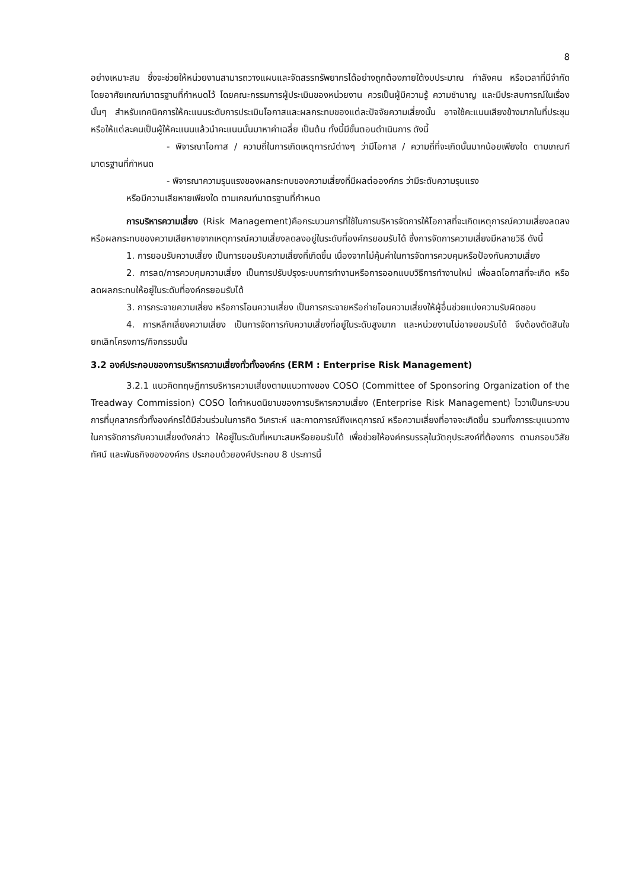8
อย่างเหมาะสม ซึ่งจะช่วยให้หน่วยงานสามารถวางแผนและจัดสรรทรัพยากรได้อย่างถูกต้องภายใต้งบประมาณ กำลังคน หรือเวลาที่มีจำกัด โดยอาศัยเกณฑ์มาตรฐานที่กำหนดไว้ โดยคณะกรรมการผู้ประเมินของหน่วยงาน ควรเป็นผู้มีความรู้ ความชำนาญ และมีประสบการณ์ในเรื่องนั้นๆ สำหรับเทคนิคการให้คะแนนระดับการประเมินโอกาสและผลกระทบของแต่ละปัจจัยความเสี่ยงนั้น อาจใช้คะแนนเสียงข้างมากในที่ประชุม หรือให้แต่ละคนเป็นผู้ให้คะแนนแล้วนำคะแนนนั้นมาหาค่าเฉลี่ย เป็นต้น ทั้งนี้มีขั้นตอนดำเนินการ ดังนี้
- พิจารณาโอกาส / ความถี่ในการเกิดเหตุการณ์ต่างๆ ว่ามีโอกาส / ความถี่ที่จะเกิดนั้นมากน้อยเพียงใด ตามเกณฑ์มาตรฐานที่กำหนด
- พิจารณาความรุนแรงของผลกระทบของความเสี่ยงที่มีผลต่อองค์กร ว่ามีระดับความรุนแรง
หรือมีความเสียหายเพียงใด ตามเกณฑ์มาตรฐานที่กำหนด
การบริหารความเสี่ยง (Risk Management)คือกระบวนการที่ใช้ในการบริหารจัดการให้โอกาสที่จะเกิดเหตุการณ์ความเสี่ยงลดลงหรือผลกระทบของความเสียหายจากเหตุการณ์ความเสี่ยงลดลงอยู่ในระดับที่องค์กรยอมรับได้ ซึ่งการจัดการความเสี่ยงมีหลายวิธี ดังนี้
1. การยอมรับความเสี่ยง เป็นการยอมรับความเสี่ยงที่เกิดขึ้น เนื่องจากไม่คุ้มค่าในการจัดการควบคุมหรือป้องกันความเสี่ยง
2. การลด/การควบคุมความเสี่ยง เป็นการปรับปรุงระบบการทำงานหรือการออกแบบวิธีการทำงานใหม่ เพื่อลดโอกาสที่จะเกิด หรือลดผลกระทบให้อยู่ในระดับที่องค์กรยอมรับได้
3. การกระจายความเสี่ยง หรือการโอนความเสี่ยง เป็นการกระจายหรือถ่ายโอนความเสี่ยงให้ผู้อื่นช่วยแบ่งความรับผิดชอบ
4. การหลีกเลี่ยงความเสี่ยง เป็นการจัดการกับความเสี่ยงที่อยู่ในระดับสูงมาก และหน่วยงานไม่อาจยอมรับได้ จึงต้องตัดสินใจยกเลิกโครงการ/กิจกรรมนั้น
3.2 องค์ประกอบของการบริหารความเสี่ยงทั่วทั้งองค์กร (ERM : Enterprise Risk Management)
3.2.1 แนวคิดทฤษฎีการบริหารความเสี่ยงตามแนวทางของ COSO (Committee of Sponsoring Organization of the Treadway Commission) COSO ไดกำหนดนิยามของการบริหารความเสี่ยง (Enterprise Risk Management) ไววาเป็นกระบวนการที่บุคลากรทั่วทั้งองค์กรได้มีส่วนร่วมในการคิด วิเคราะห์ และคาดการณ์ถึงเหตุการณ์ หรือความเสี่ยงที่อาจจะเกิดขึ้น รวมทั้งการระบุแนวทางในการจัดการกับความเสี่ยงดังกล่าว ให้อยู่ในระดับที่เหมาะสมหรือยอมรับได้ เพื่อช่วยให้องค์กรบรรลุในวัตถุประสงค์ที่ต้องการ ตามกรอบวิสัยทัศน์ และพันธกิจขององค์กร ประกอบด้วยองค์ประกอบ 8 ประการนี้